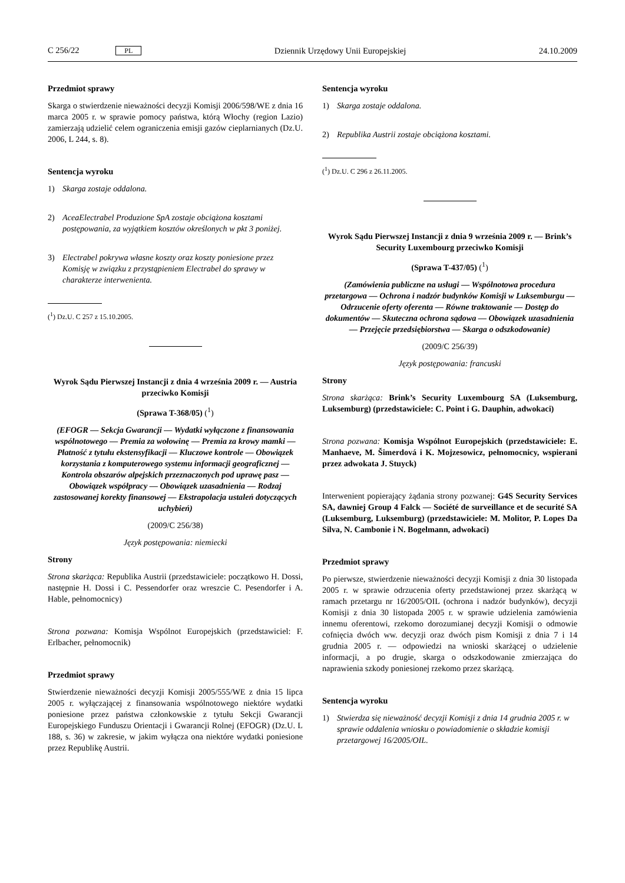C 256/22 PL Dziennik Urzędowy Unii Europejskiej 24.10.2009
Przedmiot sprawy
Skarga o stwierdzenie nieważności decyzji Komisji 2006/598/WE z dnia 16 marca 2005 r. w sprawie pomocy państwa, którą Włochy (region Lazio) zamierzają udzielić celem ograniczenia emisji gazów cieplarnianych (Dz.U. 2006, L 244, s. 8).
Sentencja wyroku
1) Skarga zostaje oddalona.
2) AceaElectrabel Produzione SpA zostaje obciążona kosztami postępowania, za wyjątkiem kosztów określonych w pkt 3 poniżej.
3) Electrabel pokrywa własne koszty oraz koszty poniesione przez Komisję w związku z przystąpieniem Electrabel do sprawy w charakterze interwenienta.
(<sup>1</sup>) Dz.U. C 257 z 15.10.2005.
Wyrok Sądu Pierwszej Instancji z dnia 4 września 2009 r. — Austria przeciwko Komisji
(Sprawa T-368/05) (<sup>1</sup>)
(EFOGR — Sekcja Gwarancji — Wydatki wyłączone z finansowania wspólnotowego — Premia za wołowinę — Premia za krowy mamki — Płatność z tytułu ekstensyfikacji — Kluczowe kontrole — Obowiązek korzystania z komputerowego systemu informacji geograficznej — Kontrola obszarów alpejskich przeznaczonych pod uprawę pasz — Obowiązek współpracy — Obowiązek uzasadnienia — Rodzaj zastosowanej korekty finansowej — Ekstrapolacja ustaleń dotyczących uchybień)
(2009/C 256/38)
Język postępowania: niemiecki
Strony
Strona skarżąca: Republika Austrii (przedstawiciele: początkowo H. Dossi, następnie H. Dossi i C. Pessendorfer oraz wreszcie C. Pesendorfer i A. Hable, pełnomocnicy)
Strona pozwana: Komisja Wspólnot Europejskich (przedstawiciel: F. Erlbacher, pełnomocnik)
Przedmiot sprawy
Stwierdzenie nieważności decyzji Komisji 2005/555/WE z dnia 15 lipca 2005 r. wyłączającej z finansowania wspólnotowego niektóre wydatki poniesione przez państwa członkowskie z tytułu Sekcji Gwarancji Europejskiego Funduszu Orientacji i Gwarancji Rolnej (EFOGR) (Dz.U. L 188, s. 36) w zakresie, w jakim wyłącza ona niektóre wydatki poniesione przez Republikę Austrii.
Sentencja wyroku
1) Skarga zostaje oddalona.
2) Republika Austrii zostaje obciążona kosztami.
(<sup>1</sup>) Dz.U. C 296 z 26.11.2005.
Wyrok Sądu Pierwszej Instancji z dnia 9 września 2009 r. — Brink’s Security Luxembourg przeciwko Komisji
(Sprawa T-437/05) (<sup>1</sup>)
(Zamówienia publiczne na usługi — Wspólnotowa procedura przetargowa — Ochrona i nadzór budynków Komisji w Luksemburgu — Odrzucenie oferty oferenta — Równe traktowanie — Dostęp do dokumentów — Skuteczna ochrona sądowa — Obowiązek uzasadnienia — Przejęcie przedsiębiorstwa — Skarga o odszkodowanie)
(2009/C 256/39)
Język postępowania: francuski
Strony
Strona skarżąca: Brink’s Security Luxembourg SA (Luksemburg, Luksemburg) (przedstawiciele: C. Point i G. Dauphin, adwokaci)
Strona pozwana: Komisja Wspólnot Europejskich (przedstawiciele: E. Manhaeve, M. Šimerdová i K. Mojzesowicz, pełnomocnicy, wspierani przez adwokata J. Stuyck)
Interwenient popierający żądania strony pozwanej: G4S Security Services SA, dawniej Group 4 Falck — Société de surveillance et de securité SA (Luksemburg, Luksemburg) (przedstawiciele: M. Molitor, P. Lopes Da Silva, N. Cambonie i N. Bogelmann, adwokaci)
Przedmiot sprawy
Po pierwsze, stwierdzenie nieważności decyzji Komisji z dnia 30 listopada 2005 r. w sprawie odrzucenia oferty przedstawionej przez skarżącą w ramach przetargu nr 16/2005/OIL (ochrona i nadzór budynków), decyzji Komisji z dnia 30 listopada 2005 r. w sprawie udzielenia zamówienia innemu oferentowi, rzekomo dorozumianej decyzji Komisji o odmowie cofnięcia dwóch ww. decyzji oraz dwóch pism Komisji z dnia 7 i 14 grudnia 2005 r. — odpowiedzi na wnioski skarżącej o udzielenie informacji, a po drugie, skarga o odszkodowanie zmierzająca do naprawienia szkody poniesionej rzekomo przez skarżącą.
Sentencja wyroku
1) Stwierdza się nieważność decyzji Komisji z dnia 14 grudnia 2005 r. w sprawie oddalenia wniosku o powiadomienie o składzie komisji przetargowej 16/2005/OIL.